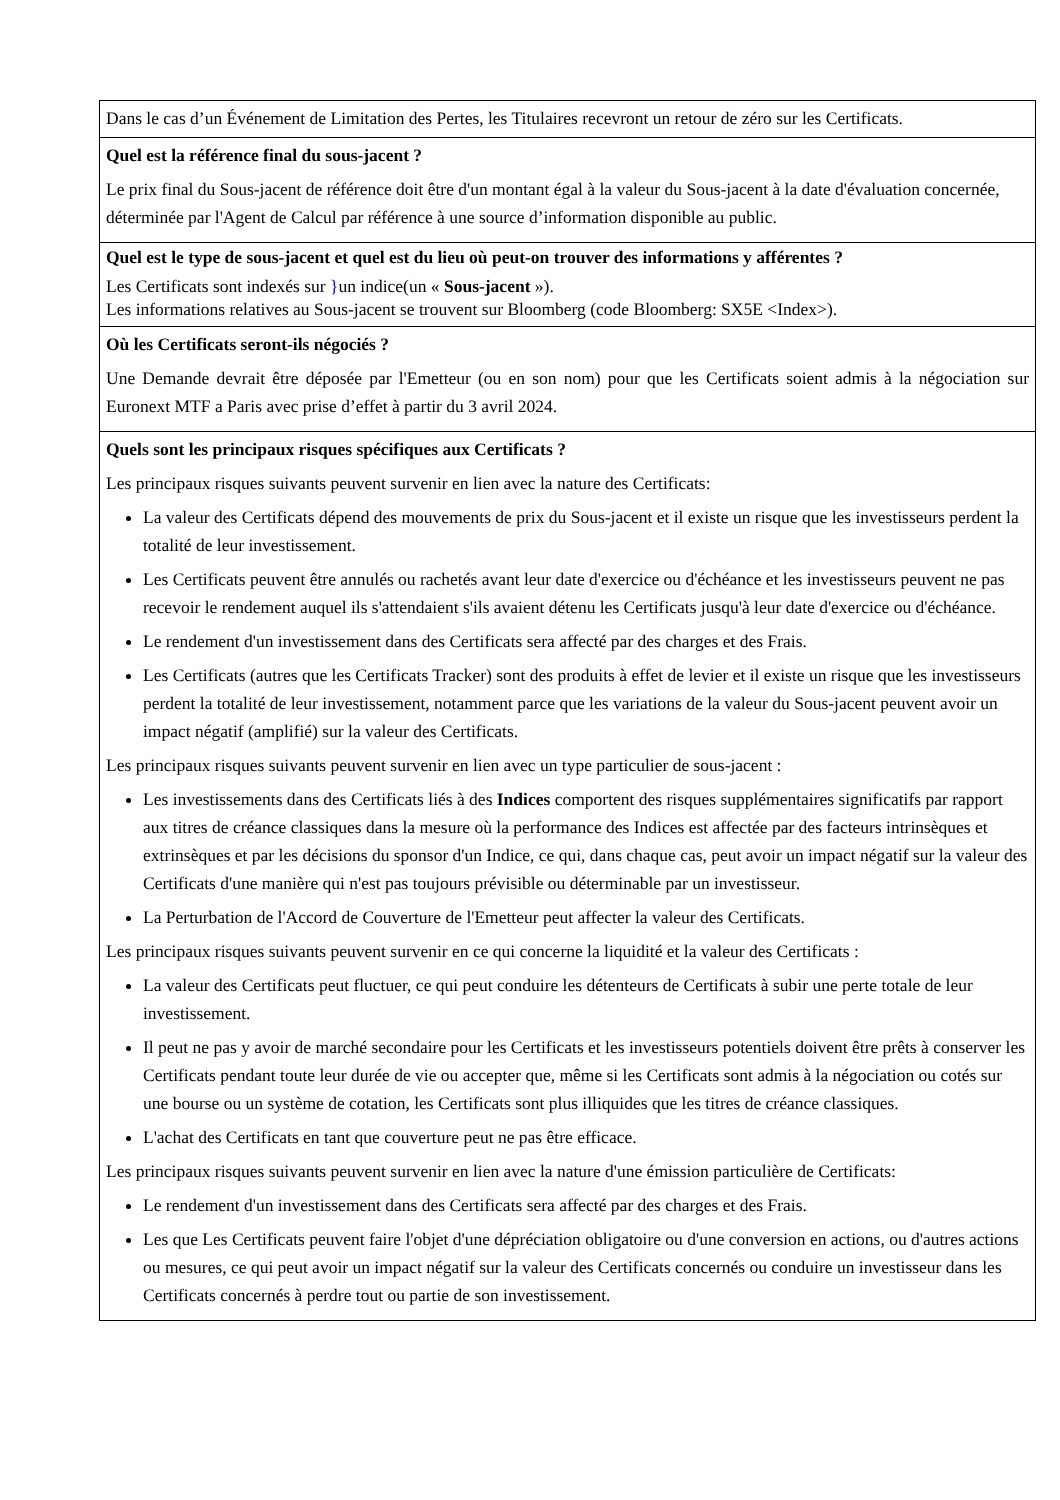| Dans le cas d’un Événement de Limitation des Pertes, les Titulaires recevront un retour de zéro sur les Certificats. |
| Quel est la référence final du sous-jacent ? Le prix final du Sous-jacent de référence doit être d'un montant égal à la valeur du Sous-jacent à la date d'évaluation concernée, déterminée par l'Agent de Calcul par référence à une source d’information disponible au public. |
| Quel est le type de sous-jacent et quel est du lieu où peut-on trouver des informations y afférentes ? Les Certificats sont indexés sur } un indice(un « Sous-jacent »). Les informations relatives au Sous-jacent se trouvent sur Bloomberg (code Bloomberg: SX5E <Index>). |
| Où les Certificats seront-ils négociés ? Une Demande devrait être déposée par l'Emetteur (ou en son nom) pour que les Certificats soient admis à la négociation sur Euronext MTF a Paris avec prise d’effet à partir du 3 avril 2024. |
| Quels sont les principaux risques spécifiques aux Certificats ? Les principaux risques suivants peuvent survenir en lien avec la nature des Certificats: La valeur des Certificats dépend des mouvements de prix du Sous-jacent et il existe un risque que les investisseurs perdent la totalité de leur investissement. Les Certificats peuvent être annulés ou rachetés avant leur date d'exercice ou d'échéance et les investisseurs peuvent ne pas recevoir le rendement auquel ils s'attendaient s'ils avaient détenu les Certificats jusqu'à leur date d'exercice ou d'échéance. Le rendement d'un investissement dans des Certificats sera affecté par des charges et des Frais. Les Certificats (autres que les Certificats Tracker) sont des produits à effet de levier et il existe un risque que les investisseurs perdent la totalité de leur investissement, notamment parce que les variations de la valeur du Sous-jacent peuvent avoir un impact négatif (amplifié) sur la valeur des Certificats. Les principaux risques suivants peuvent survenir en lien avec un type particulier de sous-jacent : Les investissements dans des Certificats liés à des Indices comportent des risques supplémentaires significatifs par rapport aux titres de créance classiques dans la mesure où la performance des Indices est affectée par des facteurs intrinsèques et extrinsèques et par les décisions du sponsor d'un Indice, ce qui, dans chaque cas, peut avoir un impact négatif sur la valeur des Certificats d'une manière qui n'est pas toujours prévisible ou déterminable par un investisseur. La Perturbation de l'Accord de Couverture de l'Emetteur peut affecter la valeur des Certificats. Les principaux risques suivants peuvent survenir en ce qui concerne la liquidité et la valeur des Certificats : La valeur des Certificats peut fluctuer, ce qui peut conduire les détenteurs de Certificats à subir une perte totale de leur investissement. Il peut ne pas y avoir de marché secondaire pour les Certificats et les investisseurs potentiels doivent être prêts à conserver les Certificats pendant toute leur durée de vie ou accepter que, même si les Certificats sont admis à la négociation ou cotés sur une bourse ou un système de cotation, les Certificats sont plus illiquides que les titres de créance classiques. L'achat des Certificats en tant que couverture peut ne pas être efficace. Les principaux risques suivants peuvent survenir en lien avec la nature d'une émission particulière de Certificats: Le rendement d'un investissement dans des Certificats sera affecté par des charges et des Frais. Les que Les Certificats peuvent faire l'objet d'une dépréciation obligatoire ou d'une conversion en actions, ou d'autres actions ou mesures, ce qui peut avoir un impact négatif sur la valeur des Certificats concernés ou conduire un investisseur dans les Certificats concernés à perdre tout ou partie de son investissement. |